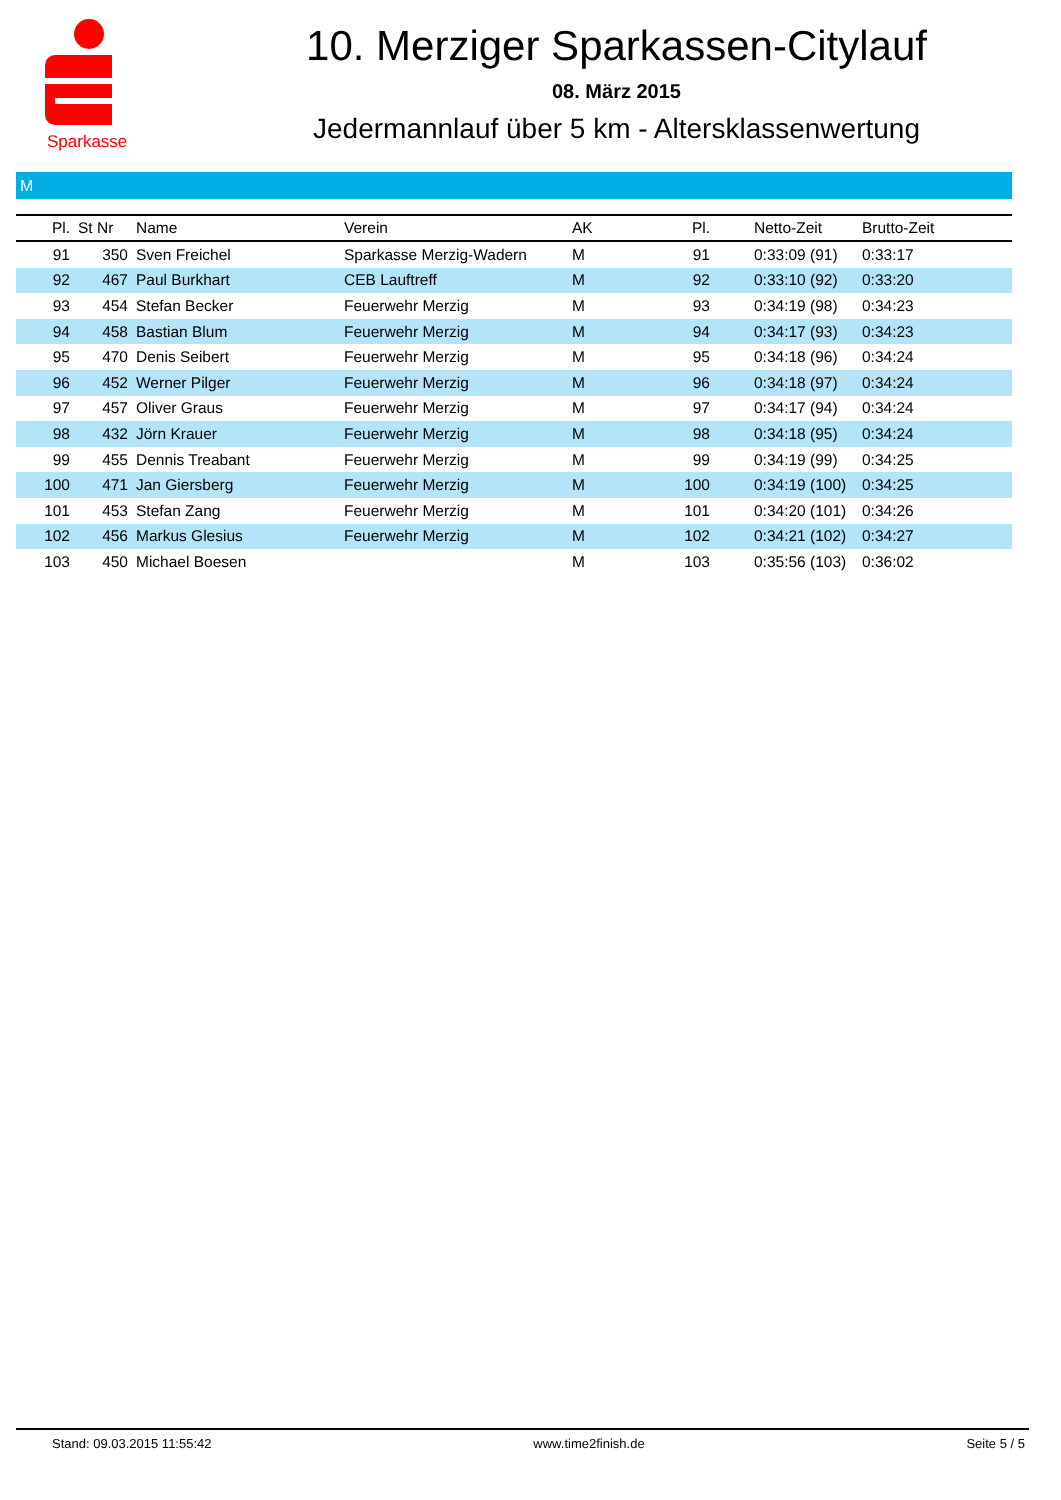Sparkasse
10. Merziger Sparkassen-Citylauf
08. März 2015
Jedermannlauf über 5 km - Altersklassenwertung
M
| Pl. | St Nr | Name | Verein | AK | Pl. | Netto-Zeit | Brutto-Zeit |
| --- | --- | --- | --- | --- | --- | --- | --- |
| 91 | 350 | Sven Freichel | Sparkasse Merzig-Wadern | M | 91 | 0:33:09 (91) | 0:33:17 |
| 92 | 467 | Paul Burkhart | CEB Lauftreff | M | 92 | 0:33:10 (92) | 0:33:20 |
| 93 | 454 | Stefan Becker | Feuerwehr Merzig | M | 93 | 0:34:19 (98) | 0:34:23 |
| 94 | 458 | Bastian Blum | Feuerwehr Merzig | M | 94 | 0:34:17 (93) | 0:34:23 |
| 95 | 470 | Denis Seibert | Feuerwehr Merzig | M | 95 | 0:34:18 (96) | 0:34:24 |
| 96 | 452 | Werner Pilger | Feuerwehr Merzig | M | 96 | 0:34:18 (97) | 0:34:24 |
| 97 | 457 | Oliver Graus | Feuerwehr Merzig | M | 97 | 0:34:17 (94) | 0:34:24 |
| 98 | 432 | Jörn Krauer | Feuerwehr Merzig | M | 98 | 0:34:18 (95) | 0:34:24 |
| 99 | 455 | Dennis Treabant | Feuerwehr Merzig | M | 99 | 0:34:19 (99) | 0:34:25 |
| 100 | 471 | Jan Giersberg | Feuerwehr Merzig | M | 100 | 0:34:19 (100) | 0:34:25 |
| 101 | 453 | Stefan Zang | Feuerwehr Merzig | M | 101 | 0:34:20 (101) | 0:34:26 |
| 102 | 456 | Markus Glesius | Feuerwehr Merzig | M | 102 | 0:34:21 (102) | 0:34:27 |
| 103 | 450 | Michael Boesen | | M | 103 | 0:35:56 (103) | 0:36:02 |
Stand: 09.03.2015 11:55:42 www.time2finish.de Seite 5 / 5